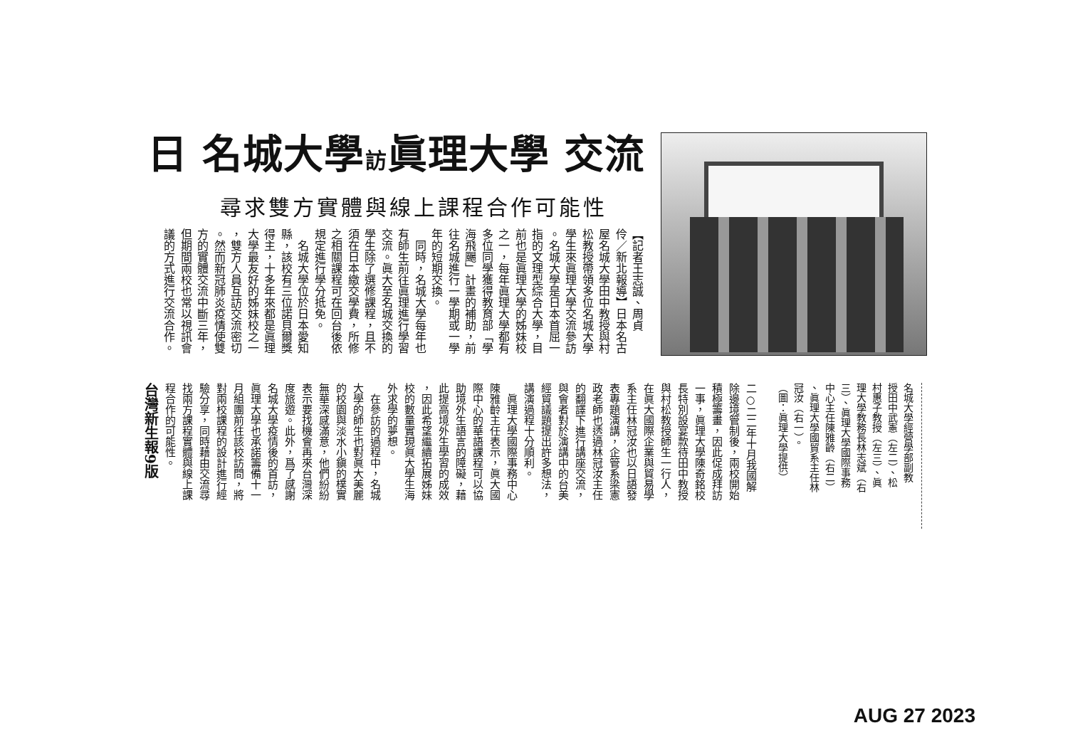日 名城大學訪眞理大學 交流
尋求雙方實體與線上課程合作可能性
【記者王志誠、周貞
伶／新北報導】日本名古
屋名城大學田中教授與村
松教授帶領多位名城大學
學生來眞理大學交流參訪
。名城大學是日本首屈一
指的文理型綜合大學，目
前也是眞理大學的姊妹校
之一，每年眞理大學都有
多位同學獲得教育部「學
海飛颺」計畫的補助，前
往名城進行一學期或一學
年的短期交換。
　同時，名城大學每年也
有師生前往眞理進行學習
交流。眞大至名城交換的
學生除了選修課程，且不
須在日本繳交學費，所修
之相關課程可在回台後依
規定進行學分抵免。
　名城大學位於日本愛知
縣，該校有三位諾貝爾獎
得主，十多年來都是眞理
大學最友好的姊妹校之一
，雙方人員互訪交流密切
。然而新冠肺炎疫情使雙
方的實體交流中斷三年，
但期間兩校也常以視訊會
議的方式進行交流合作。
台灣新生報9版
二○二二年十月我國解
除邊境管制後，兩校開始
積極籌畫，因此促成拜訪
一事，眞理大學陳奇銘校
長特別設宴款待田中教授
與村松教授師生一行人，
在眞大國際企業與貿易學
系主任林冠汝也以日語發
表專題演講，企管系梁憲
政老師也透過林冠汝主任
的翻譯下進行講座交流，
與會者對於演講中的台美
經貿議題提出許多想法，
講演過程十分順利。
　眞理大學國際事務中心
陳雅齡主任表示，眞大國
際中心的華語課程可以協
助境外生語言的障礙，藉
此提高境外生學習的成效
，因此希望繼續拓展姊妹
校的數量實現眞大學生海
外求學的夢想。
　在參訪的過程中，名城
大學的師生也對眞大美麗
的校園與淡水小鎭的樸實
無華深感滿意，他們紛紛
表示要找機會再來台灣深
度旅遊。此外，爲了感謝
名城大學疫情後的首訪，
眞理大學也承諾籌備十一
月組團前往該校訪問，將
對兩校課程的設計進行經
驗分享，同時藉由交流尋
找兩方課程實體與線上課
程合作的可能性。
名城大學經營學部副教
授田中武憲（左二）、松
村惠子教授（左三）、眞
理大學教務長林志斌（右
三）、眞理大學國際事務
中心主任陳雅齡（右二）
、眞理大學國貿系主任林
冠汝（右一）。
（圖：眞理大學提供）
AUG 27 2023